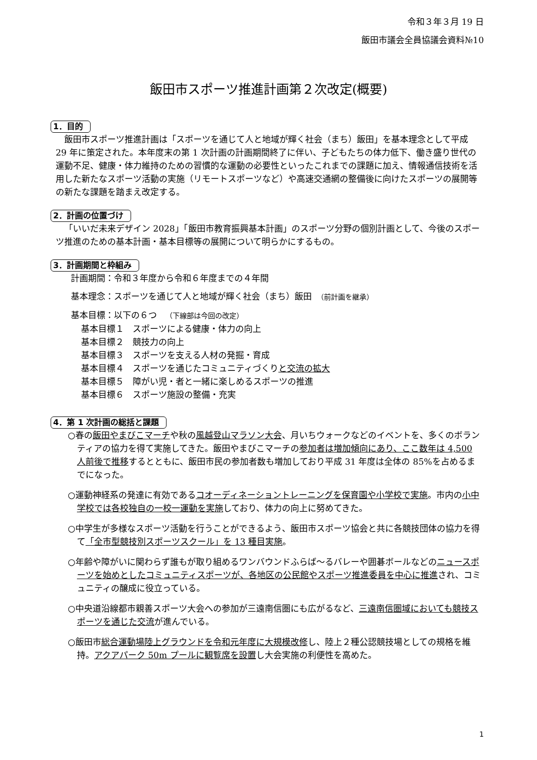令和３年３月 19 日
飯田市議会全員協議会資料№10
飯田市スポーツ推進計画第２次改定(概要)
1．目的
飯田市スポーツ推進計画は「スポーツを通じて人と地域が輝く社会（まち）飯田」を基本理念として平成 29 年に策定された。本年度末の第 1 次計画の計画期間終了に伴い、子どもたちの体力低下、働き盛り世代の運動不足、健康・体力維持のための習慣的な運動の必要性といったこれまでの課題に加え、情報通信技術を活用した新たなスポーツ活動の実施（リモートスポーツなど）や高速交通網の整備後に向けたスポーツの展開等の新たな課題を踏まえ改定する。
2．計画の位置づけ
「いいだ未来デザイン 2028」「飯田市教育振興基本計画」のスポーツ分野の個別計画として、今後のスポーツ推進のための基本計画・基本目標等の展開について明らかにするもの。
3．計画期間と枠組み
計画期間：令和３年度から令和６年度までの４年間
基本理念：スポーツを通じて人と地域が輝く社会（まち）飯田　（前計画を継承）
基本目標：以下の６つ　（下線部は今回の改定）
基本目標１　スポーツによる健康・体力の向上
基本目標２　競技力の向上
基本目標３　スポーツを支える人材の発掘・育成
基本目標４　スポーツを通じたコミュニティづくりと交流の拡大
基本目標５　障がい児・者と一緒に楽しめるスポーツの推進
基本目標６　スポーツ施設の整備・充実
4．第 1 次計画の総括と課題
○春の飯田やまびこマーチや秋の風越登山マラソン大会、月いちウォークなどのイベントを、多くのボランティアの協力を得て実施してきた。飯田やまびこマーチの参加者は増加傾向にあり、ここ数年は 4,500 人前後で推移するとともに、飯田市民の参加者数も増加しており平成 31 年度は全体の 85%を占めるまでになった。
○運動神経系の発達に有効であるコオーディネーショントレーニングを保育園や小学校で実施。市内の小中学校では各校独自の一校一運動を実施しており、体力の向上に努めてきた。
○中学生が多様なスポーツ活動を行うことができるよう、飯田市スポーツ協会と共に各競技団体の協力を得て「全市型競技別スポーツスクール」を 13 種目実施。
○年齢や障がいに関わらず誰もが取り組めるワンバウンドふらば～るバレーや囲碁ボールなどのニュースポーツを始めとしたコミュニティスポーツが、各地区の公民館やスポーツ推進委員を中心に推進され、コミュニティの醸成に役立っている。
○中央道沿線都市親善スポーツ大会への参加が三遠南信圏にも広がるなど、三遠南信圏域においても競技スポーツを通じた交流が進んでいる。
○飯田市総合運動場陸上グラウンドを令和元年度に大規模改修し、陸上２種公認競技場としての規格を維持。アクアパーク 50m プールに観覧席を設置し大会実施の利便性を高めた。
1